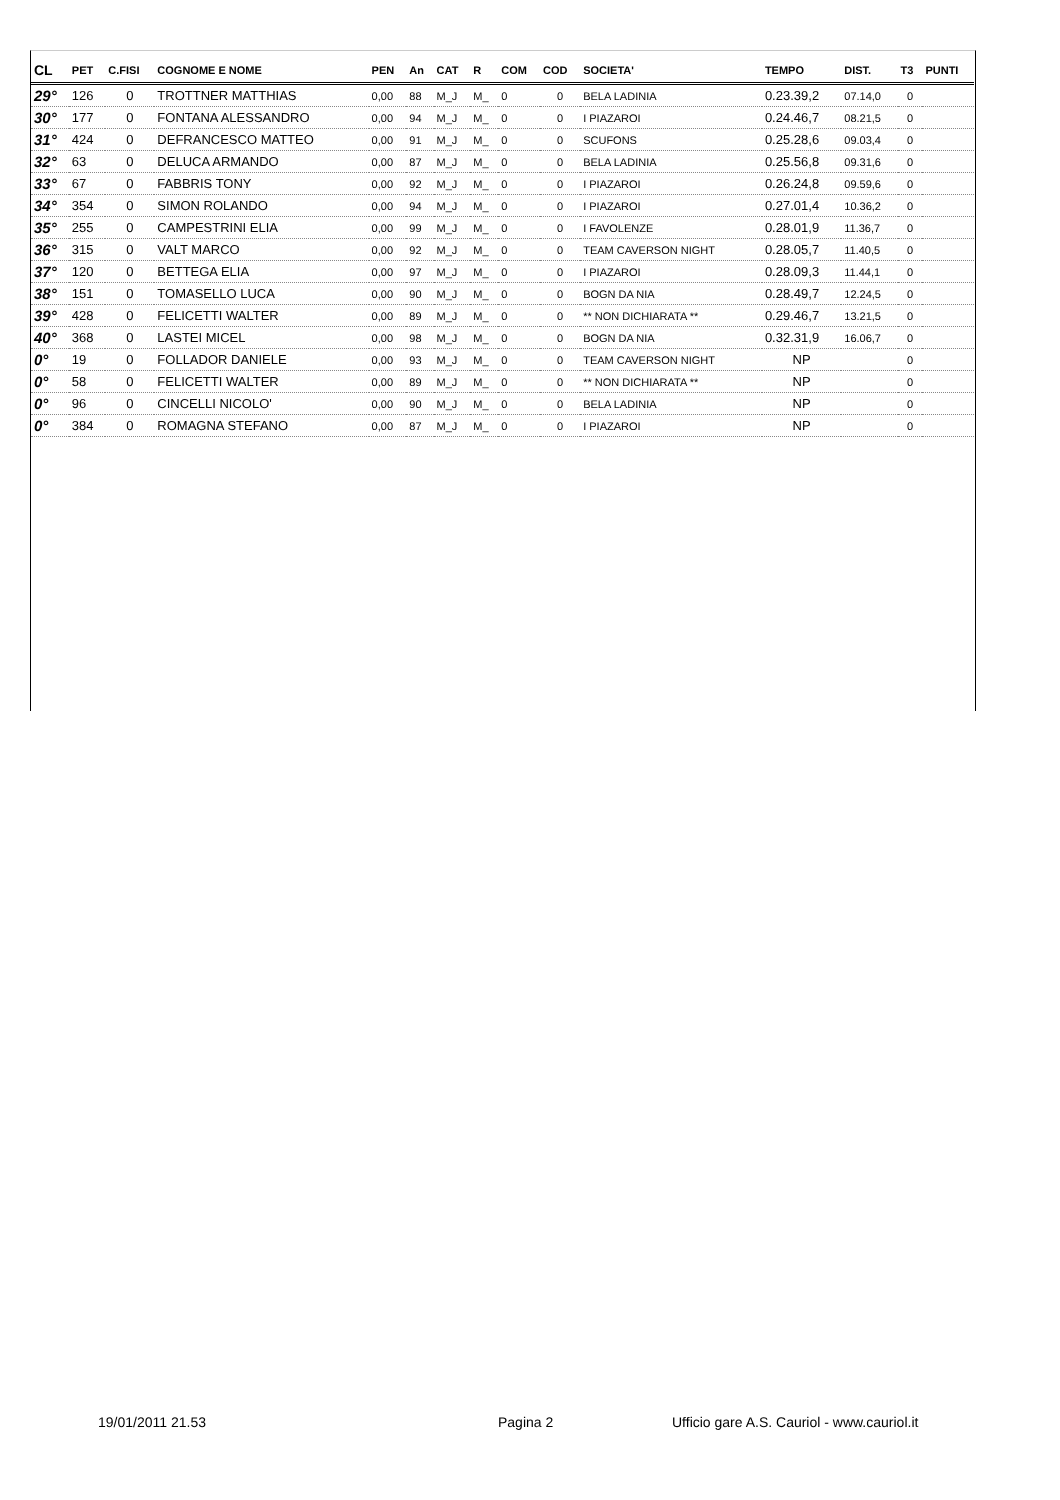| CL | PET | C.FISI | COGNOME E NOME | PEN | An | CAT | R | COM | COD | SOCIETA' | TEMPO | DIST. | T3 | PUNTI |
| --- | --- | --- | --- | --- | --- | --- | --- | --- | --- | --- | --- | --- | --- | --- |
| 29° | 126 | 0 | TROTTNER MATTHIAS | 0,00 | 88 | M_J | M_ | 0 | 0 | BELA LADINIA | 0.23.39,2 | 07.14,0 | 0 | |
| 30° | 177 | 0 | FONTANA ALESSANDRO | 0,00 | 94 | M_J | M_ | 0 | 0 | I PIAZAROI | 0.24.46,7 | 08.21,5 | 0 | |
| 31° | 424 | 0 | DEFRANCESCO MATTEO | 0,00 | 91 | M_J | M_ | 0 | 0 | SCUFONS | 0.25.28,6 | 09.03,4 | 0 | |
| 32° | 63 | 0 | DELUCA ARMANDO | 0,00 | 87 | M_J | M_ | 0 | 0 | BELA LADINIA | 0.25.56,8 | 09.31,6 | 0 | |
| 33° | 67 | 0 | FABBRIS TONY | 0,00 | 92 | M_J | M_ | 0 | 0 | I PIAZAROI | 0.26.24,8 | 09.59,6 | 0 | |
| 34° | 354 | 0 | SIMON ROLANDO | 0,00 | 94 | M_J | M_ | 0 | 0 | I PIAZAROI | 0.27.01,4 | 10.36,2 | 0 | |
| 35° | 255 | 0 | CAMPESTRINI ELIA | 0,00 | 99 | M_J | M_ | 0 | 0 | I FAVOLENZE | 0.28.01,9 | 11.36,7 | 0 | |
| 36° | 315 | 0 | VALT MARCO | 0,00 | 92 | M_J | M_ | 0 | 0 | TEAM CAVERSON NIGHT | 0.28.05,7 | 11.40,5 | 0 | |
| 37° | 120 | 0 | BETTEGA ELIA | 0,00 | 97 | M_J | M_ | 0 | 0 | I PIAZAROI | 0.28.09,3 | 11.44,1 | 0 | |
| 38° | 151 | 0 | TOMASELLO LUCA | 0,00 | 90 | M_J | M_ | 0 | 0 | BOGN DA NIA | 0.28.49,7 | 12.24,5 | 0 | |
| 39° | 428 | 0 | FELICETTI WALTER | 0,00 | 89 | M_J | M_ | 0 | 0 | ** NON DICHIARATA ** | 0.29.46,7 | 13.21,5 | 0 | |
| 40° | 368 | 0 | LASTEI MICEL | 0,00 | 98 | M_J | M_ | 0 | 0 | BOGN DA NIA | 0.32.31,9 | 16.06,7 | 0 | |
| 0° | 19 | 0 | FOLLADOR DANIELE | 0,00 | 93 | M_J | M_ | 0 | 0 | TEAM CAVERSON NIGHT | NP | | 0 | |
| 0° | 58 | 0 | FELICETTI WALTER | 0,00 | 89 | M_J | M_ | 0 | 0 | ** NON DICHIARATA ** | NP | | 0 | |
| 0° | 96 | 0 | CINCELLI NICOLO' | 0,00 | 90 | M_J | M_ | 0 | 0 | BELA LADINIA | NP | | 0 | |
| 0° | 384 | 0 | ROMAGNA STEFANO | 0,00 | 87 | M_J | M_ | 0 | 0 | I PIAZAROI | NP | | 0 | |
19/01/2011 21.53 Pagina 2 Ufficio gare A.S. Cauriol - www.cauriol.it